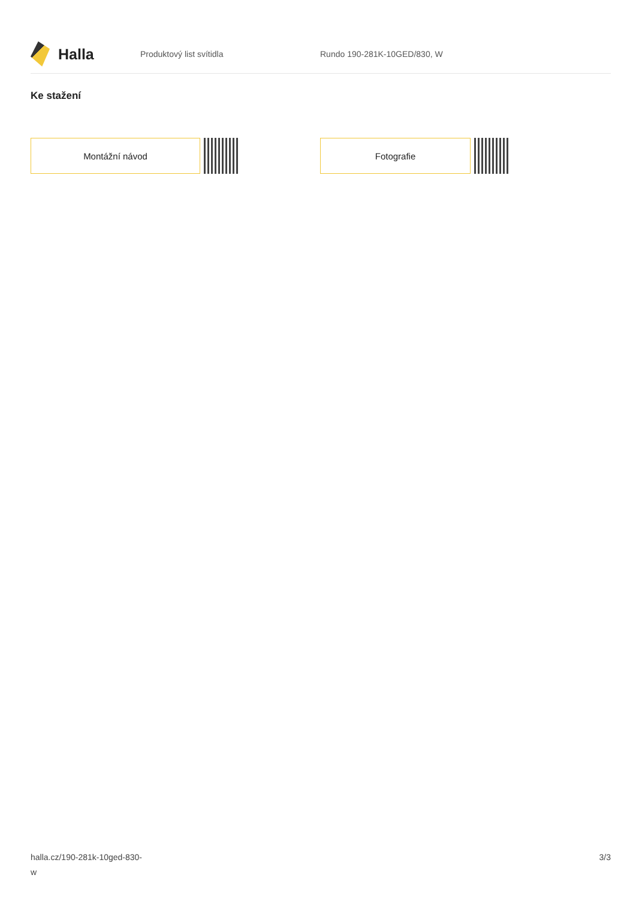Halla
Produktový list svítidla Rundo 190-281K-10GED/830, W
Ke stažení
Montážní návod Fotografie
halla.cz/190-281k-10ged-830-
w
3/3